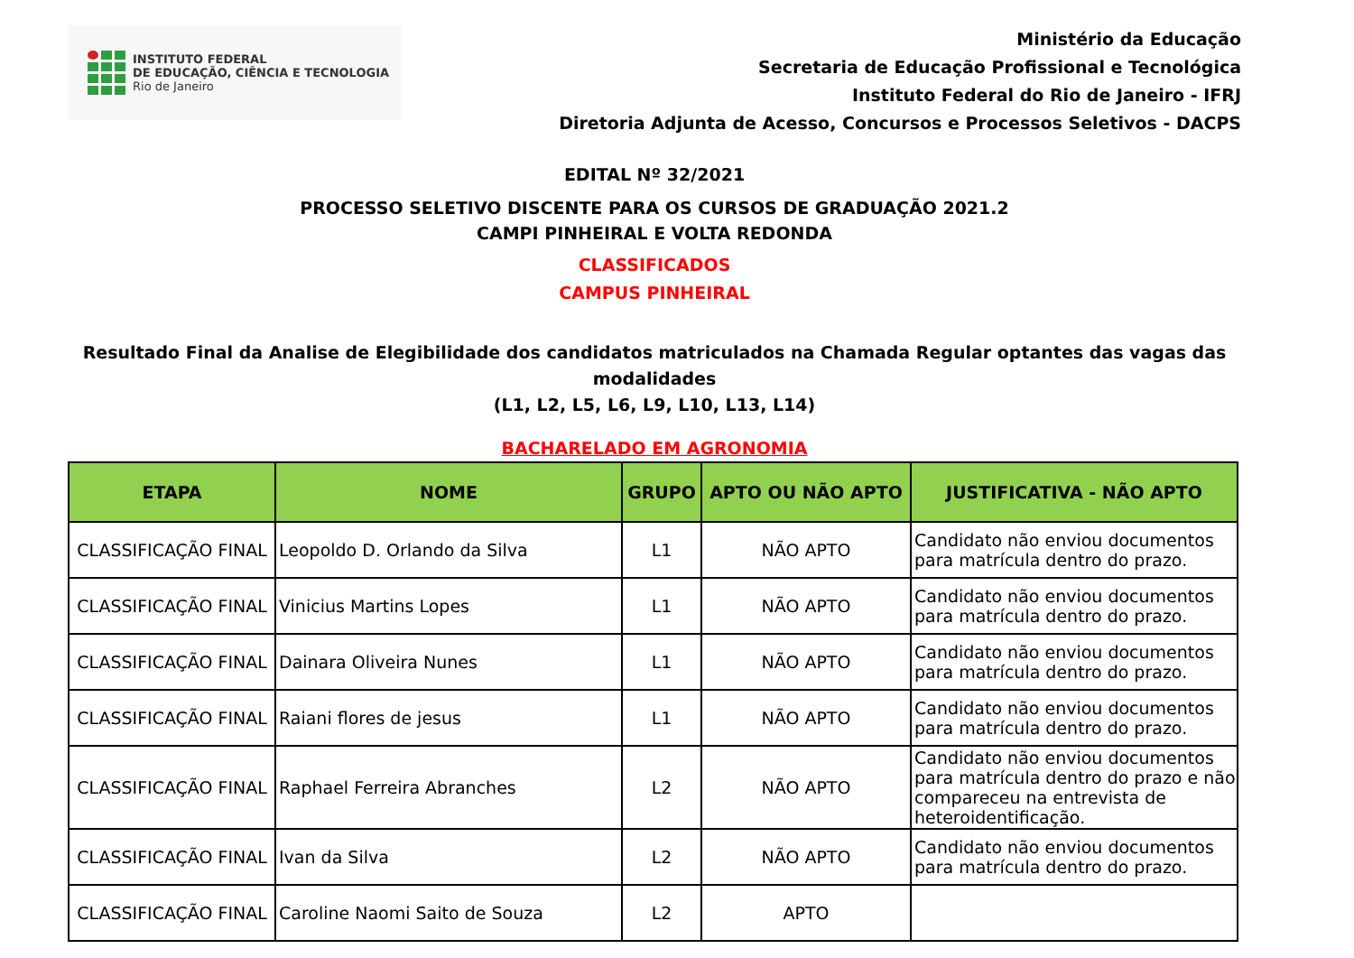INSTITUTO FEDERAL
DE EDUCAÇÃO, CIÊNCIA E TECNOLOGIA
Rio de Janeiro
Ministério da Educação
Secretaria de Educação Profissional e Tecnológica
Instituto Federal do Rio de Janeiro - IFRJ
Diretoria Adjunta de Acesso, Concursos e Processos Seletivos - DACPS
EDITAL Nº 32/2021
PROCESSO SELETIVO DISCENTE PARA OS CURSOS DE GRADUAÇÃO 2021.2
CAMPI PINHEIRAL E VOLTA REDONDA
CLASSIFICADOS
CAMPUS PINHEIRAL
Resultado Final da Analise de Elegibilidade dos candidatos matriculados na Chamada Regular optantes das vagas das modalidades
(L1, L2, L5, L6, L9, L10, L13, L14)
BACHARELADO EM AGRONOMIA
| ETAPA | NOME | GRUPO | APTO OU NÃO APTO | JUSTIFICATIVA - NÃO APTO |
| --- | --- | --- | --- | --- |
| CLASSIFICAÇÃO FINAL | Leopoldo D. Orlando da Silva | L1 | NÃO APTO | Candidato não enviou documentos para matrícula dentro do prazo. |
| CLASSIFICAÇÃO FINAL | Vinicius Martins Lopes | L1 | NÃO APTO | Candidato não enviou documentos para matrícula dentro do prazo. |
| CLASSIFICAÇÃO FINAL | Dainara Oliveira Nunes | L1 | NÃO APTO | Candidato não enviou documentos para matrícula dentro do prazo. |
| CLASSIFICAÇÃO FINAL | Raiani flores de jesus | L1 | NÃO APTO | Candidato não enviou documentos para matrícula dentro do prazo. |
| CLASSIFICAÇÃO FINAL | Raphael Ferreira Abranches | L2 | NÃO APTO | Candidato não enviou documentos para matrícula dentro do prazo e não compareceu na entrevista de heteroidentificação. |
| CLASSIFICAÇÃO FINAL | Ivan da Silva | L2 | NÃO APTO | Candidato não enviou documentos para matrícula dentro do prazo. |
| CLASSIFICAÇÃO FINAL | Caroline Naomi Saito de Souza | L2 | APTO | |